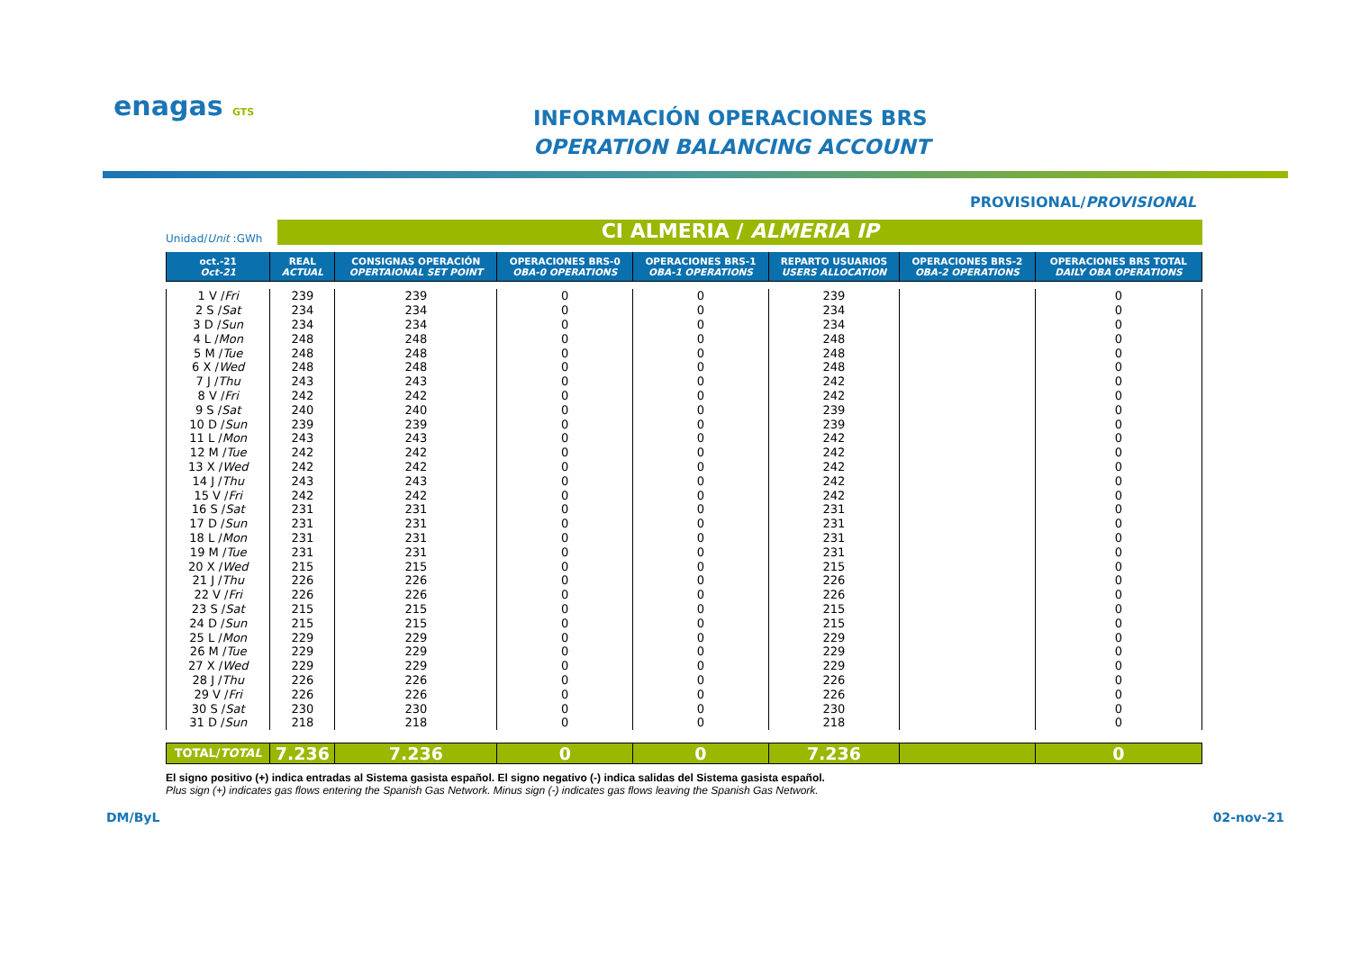enagas GTS
INFORMACIÓN OPERACIONES BRS
OPERATION BALANCING ACCOUNT
PROVISIONAL/PROVISIONAL
Unidad/Unit :GWh
CI ALMERIA / ALMERIA IP
| oct.-21 Oct-21 | REAL ACTUAL | CONSIGNAS OPERACIÓN OPERTAIONAL SET POINT | OPERACIONES BRS-0 OBA-0 OPERATIONS | OPERACIONES BRS-1 OBA-1 OPERATIONS | REPARTO USUARIOS USERS ALLOCATION | OPERACIONES BRS-2 OBA-2 OPERATIONS | OPERACIONES BRS TOTAL DAILY OBA OPERATIONS |
| --- | --- | --- | --- | --- | --- | --- | --- |
| 1 V / Fri | 239 | 239 | 0 | 0 | 239 | | 0 |
| 2 S / Sat | 234 | 234 | 0 | 0 | 234 | | 0 |
| 3 D / Sun | 234 | 234 | 0 | 0 | 234 | | 0 |
| 4 L / Mon | 248 | 248 | 0 | 0 | 248 | | 0 |
| 5 M / Tue | 248 | 248 | 0 | 0 | 248 | | 0 |
| 6 X / Wed | 248 | 248 | 0 | 0 | 248 | | 0 |
| 7 J / Thu | 243 | 243 | 0 | 0 | 242 | | 0 |
| 8 V / Fri | 242 | 242 | 0 | 0 | 242 | | 0 |
| 9 S / Sat | 240 | 240 | 0 | 0 | 239 | | 0 |
| 10 D / Sun | 239 | 239 | 0 | 0 | 239 | | 0 |
| 11 L / Mon | 243 | 243 | 0 | 0 | 242 | | 0 |
| 12 M / Tue | 242 | 242 | 0 | 0 | 242 | | 0 |
| 13 X / Wed | 242 | 242 | 0 | 0 | 242 | | 0 |
| 14 J / Thu | 243 | 243 | 0 | 0 | 242 | | 0 |
| 15 V / Fri | 242 | 242 | 0 | 0 | 242 | | 0 |
| 16 S / Sat | 231 | 231 | 0 | 0 | 231 | | 0 |
| 17 D / Sun | 231 | 231 | 0 | 0 | 231 | | 0 |
| 18 L / Mon | 231 | 231 | 0 | 0 | 231 | | 0 |
| 19 M / Tue | 231 | 231 | 0 | 0 | 231 | | 0 |
| 20 X / Wed | 215 | 215 | 0 | 0 | 215 | | 0 |
| 21 J / Thu | 226 | 226 | 0 | 0 | 226 | | 0 |
| 22 V / Fri | 226 | 226 | 0 | 0 | 226 | | 0 |
| 23 S / Sat | 215 | 215 | 0 | 0 | 215 | | 0 |
| 24 D / Sun | 215 | 215 | 0 | 0 | 215 | | 0 |
| 25 L / Mon | 229 | 229 | 0 | 0 | 229 | | 0 |
| 26 M / Tue | 229 | 229 | 0 | 0 | 229 | | 0 |
| 27 X / Wed | 229 | 229 | 0 | 0 | 229 | | 0 |
| 28 J / Thu | 226 | 226 | 0 | 0 | 226 | | 0 |
| 29 V / Fri | 226 | 226 | 0 | 0 | 226 | | 0 |
| 30 S / Sat | 230 | 230 | 0 | 0 | 230 | | 0 |
| 31 D / Sun | 218 | 218 | 0 | 0 | 218 | | 0 |
| TOTAL/ TOTAL | 7.236 | 7.236 | 0 | 0 | 7.236 | | 0 |
El signo positivo (+) indica entradas al Sistema gasista español. El signo negativo (-) indica salidas del Sistema gasista español.
Plus sign (+) indicates gas flows entering the Spanish Gas Network. Minus sign (-) indicates gas flows leaving the Spanish Gas Network.
DM/ByL 02-nov-21